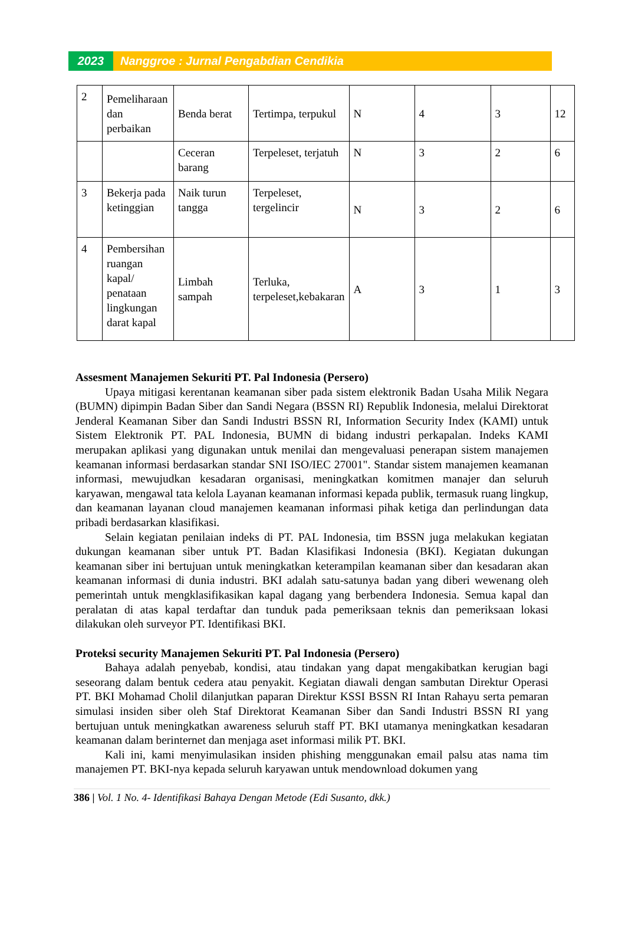2023 Nanggroe : Jurnal Pengabdian Cendikia
| 2 | Pemeliharaan dan perbaikan | Benda berat | Tertimpa, terpukul | N | 4 | 3 | 12 |
| | | Ceceran barang | Terpeleset, terjatuh | N | 3 | 2 | 6 |
| 3 | Bekerja pada ketinggian | Naik turun tangga | Terpeleset, tergelincir | N | 3 | 2 | 6 |
| 4 | Pembersihan ruangan kapal/ penataan lingkungan darat kapal | Limbah sampah | Terluka, terpeleset,kebakaran | A | 3 | 1 | 3 |
Assesment Manajemen Sekuriti PT. Pal Indonesia (Persero)
Upaya mitigasi kerentanan keamanan siber pada sistem elektronik Badan Usaha Milik Negara (BUMN) dipimpin Badan Siber dan Sandi Negara (BSSN RI) Republik Indonesia, melalui Direktorat Jenderal Keamanan Siber dan Sandi Industri BSSN RI, Information Security Index (KAMI) untuk Sistem Elektronik PT. PAL Indonesia, BUMN di bidang industri perkapalan. Indeks KAMI merupakan aplikasi yang digunakan untuk menilai dan mengevaluasi penerapan sistem manajemen keamanan informasi berdasarkan standar SNI ISO/IEC 27001". Standar sistem manajemen keamanan informasi, mewujudkan kesadaran organisasi, meningkatkan komitmen manajer dan seluruh karyawan, mengawal tata kelola Layanan keamanan informasi kepada publik, termasuk ruang lingkup, dan keamanan layanan cloud manajemen keamanan informasi pihak ketiga dan perlindungan data pribadi berdasarkan klasifikasi.
Selain kegiatan penilaian indeks di PT. PAL Indonesia, tim BSSN juga melakukan kegiatan dukungan keamanan siber untuk PT. Badan Klasifikasi Indonesia (BKI). Kegiatan dukungan keamanan siber ini bertujuan untuk meningkatkan keterampilan keamanan siber dan kesadaran akan keamanan informasi di dunia industri. BKI adalah satu-satunya badan yang diberi wewenang oleh pemerintah untuk mengklasifikasikan kapal dagang yang berbendera Indonesia. Semua kapal dan peralatan di atas kapal terdaftar dan tunduk pada pemeriksaan teknis dan pemeriksaan lokasi dilakukan oleh surveyor PT. Identifikasi BKI.
Proteksi security Manajemen Sekuriti PT. Pal Indonesia (Persero)
Bahaya adalah penyebab, kondisi, atau tindakan yang dapat mengakibatkan kerugian bagi seseorang dalam bentuk cedera atau penyakit. Kegiatan diawali dengan sambutan Direktur Operasi PT. BKI Mohamad Cholil dilanjutkan paparan Direktur KSSI BSSN RI Intan Rahayu serta pemaran simulasi insiden siber oleh Staf Direktorat Keamanan Siber dan Sandi Industri BSSN RI yang bertujuan untuk meningkatkan awareness seluruh staff PT. BKI utamanya meningkatkan kesadaran keamanan dalam berinternet dan menjaga aset informasi milik PT. BKI.
Kali ini, kami menyimulasikan insiden phishing menggunakan email palsu atas nama tim manajemen PT. BKI-nya kepada seluruh karyawan untuk mendownload dokumen yang
386 | Vol. 1 No. 4- Identifikasi Bahaya Dengan Metode (Edi Susanto, dkk.)